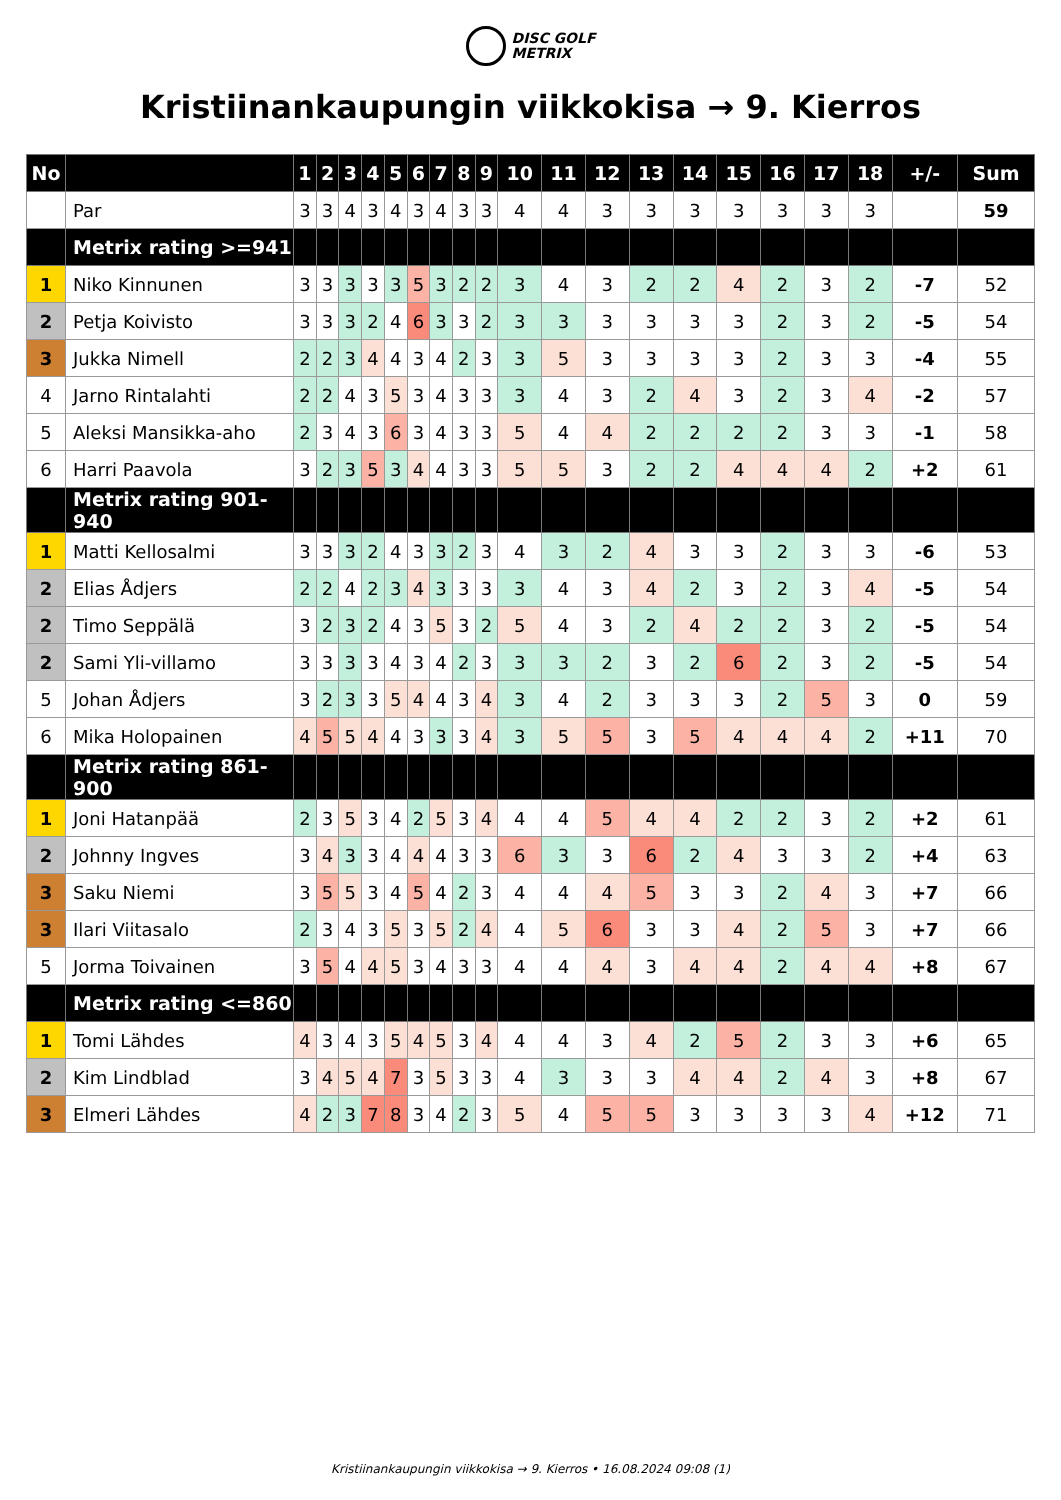DISC GOLF
METRIX
Kristiinankaupungin viikkokisa → 9. Kierros
| No | | 1 | 2 | 3 | 4 | 5 | 6 | 7 | 8 | 9 | 10 | 11 | 12 | 13 | 14 | 15 | 16 | 17 | 18 | +/- | Sum |
| --- | --- | --- | --- | --- | --- | --- | --- | --- | --- | --- | --- | --- | --- | --- | --- | --- | --- | --- | --- | --- | --- |
| | Par | 3 | 3 | 4 | 3 | 4 | 3 | 4 | 3 | 3 | 4 | 4 | 3 | 3 | 3 | 3 | 3 | 3 | 3 | | 59 |
| | Metrix rating >=941 | | | | | | | | | | | | | | | | | | | | |
| 1 | Niko Kinnunen | 3 | 3 | 3 | 3 | 3 | 5 | 3 | 2 | 2 | 3 | 4 | 3 | 2 | 2 | 4 | 2 | 3 | 2 | -7 | 52 |
| 2 | Petja Koivisto | 3 | 3 | 3 | 2 | 4 | 6 | 3 | 3 | 2 | 3 | 3 | 3 | 3 | 3 | 3 | 2 | 3 | 2 | -5 | 54 |
| 3 | Jukka Nimell | 2 | 2 | 3 | 4 | 4 | 3 | 4 | 2 | 3 | 3 | 5 | 3 | 3 | 3 | 3 | 2 | 3 | 3 | -4 | 55 |
| 4 | Jarno Rintalahti | 2 | 2 | 4 | 3 | 5 | 3 | 4 | 3 | 3 | 3 | 4 | 3 | 2 | 4 | 3 | 2 | 3 | 4 | -2 | 57 |
| 5 | Aleksi Mansikka-aho | 2 | 3 | 4 | 3 | 6 | 3 | 4 | 3 | 3 | 5 | 4 | 4 | 2 | 2 | 2 | 2 | 3 | 3 | -1 | 58 |
| 6 | Harri Paavola | 3 | 2 | 3 | 5 | 3 | 4 | 4 | 3 | 3 | 5 | 5 | 3 | 2 | 2 | 4 | 4 | 4 | 2 | +2 | 61 |
| | Metrix rating 901-940 | | | | | | | | | | | | | | | | | | | | |
| 1 | Matti Kellosalmi | 3 | 3 | 3 | 2 | 4 | 3 | 3 | 2 | 3 | 4 | 3 | 2 | 4 | 3 | 3 | 2 | 3 | 3 | -6 | 53 |
| 2 | Elias Ådjers | 2 | 2 | 4 | 2 | 3 | 4 | 3 | 3 | 3 | 3 | 4 | 3 | 4 | 2 | 3 | 2 | 3 | 4 | -5 | 54 |
| 2 | Timo Seppälä | 3 | 2 | 3 | 2 | 4 | 3 | 5 | 3 | 2 | 5 | 4 | 3 | 2 | 4 | 2 | 2 | 3 | 2 | -5 | 54 |
| 2 | Sami Yli-villamo | 3 | 3 | 3 | 3 | 4 | 3 | 4 | 2 | 3 | 3 | 3 | 2 | 3 | 2 | 6 | 2 | 3 | 2 | -5 | 54 |
| 5 | Johan Ådjers | 3 | 2 | 3 | 3 | 5 | 4 | 4 | 3 | 4 | 3 | 4 | 2 | 3 | 3 | 3 | 2 | 5 | 3 | 0 | 59 |
| 6 | Mika Holopainen | 4 | 5 | 5 | 4 | 4 | 3 | 3 | 3 | 4 | 3 | 5 | 5 | 3 | 5 | 4 | 4 | 4 | 2 | +11 | 70 |
| | Metrix rating 861-900 | | | | | | | | | | | | | | | | | | | | |
| 1 | Joni Hatanpää | 2 | 3 | 5 | 3 | 4 | 2 | 5 | 3 | 4 | 4 | 4 | 5 | 4 | 4 | 2 | 2 | 3 | 2 | +2 | 61 |
| 2 | Johnny Ingves | 3 | 4 | 3 | 3 | 4 | 4 | 4 | 3 | 3 | 6 | 3 | 3 | 6 | 2 | 4 | 3 | 3 | 2 | +4 | 63 |
| 3 | Saku Niemi | 3 | 5 | 5 | 3 | 4 | 5 | 4 | 2 | 3 | 4 | 4 | 4 | 5 | 3 | 3 | 2 | 4 | 3 | +7 | 66 |
| 3 | Ilari Viitasalo | 2 | 3 | 4 | 3 | 5 | 3 | 5 | 2 | 4 | 4 | 5 | 6 | 3 | 3 | 4 | 2 | 5 | 3 | +7 | 66 |
| 5 | Jorma Toivainen | 3 | 5 | 4 | 4 | 5 | 3 | 4 | 3 | 3 | 4 | 4 | 4 | 3 | 4 | 4 | 2 | 4 | 4 | +8 | 67 |
| | Metrix rating <=860 | | | | | | | | | | | | | | | | | | | | |
| 1 | Tomi Lähdes | 4 | 3 | 4 | 3 | 5 | 4 | 5 | 3 | 4 | 4 | 4 | 3 | 4 | 2 | 5 | 2 | 3 | 3 | +6 | 65 |
| 2 | Kim Lindblad | 3 | 4 | 5 | 4 | 7 | 3 | 5 | 3 | 3 | 4 | 3 | 3 | 3 | 4 | 4 | 2 | 4 | 3 | +8 | 67 |
| 3 | Elmeri Lähdes | 4 | 2 | 3 | 7 | 8 | 3 | 4 | 2 | 3 | 5 | 4 | 5 | 5 | 3 | 3 | 3 | 3 | 4 | +12 | 71 |
Kristiinankaupungin viikkokisa → 9. Kierros • 16.08.2024 09:08 (1)